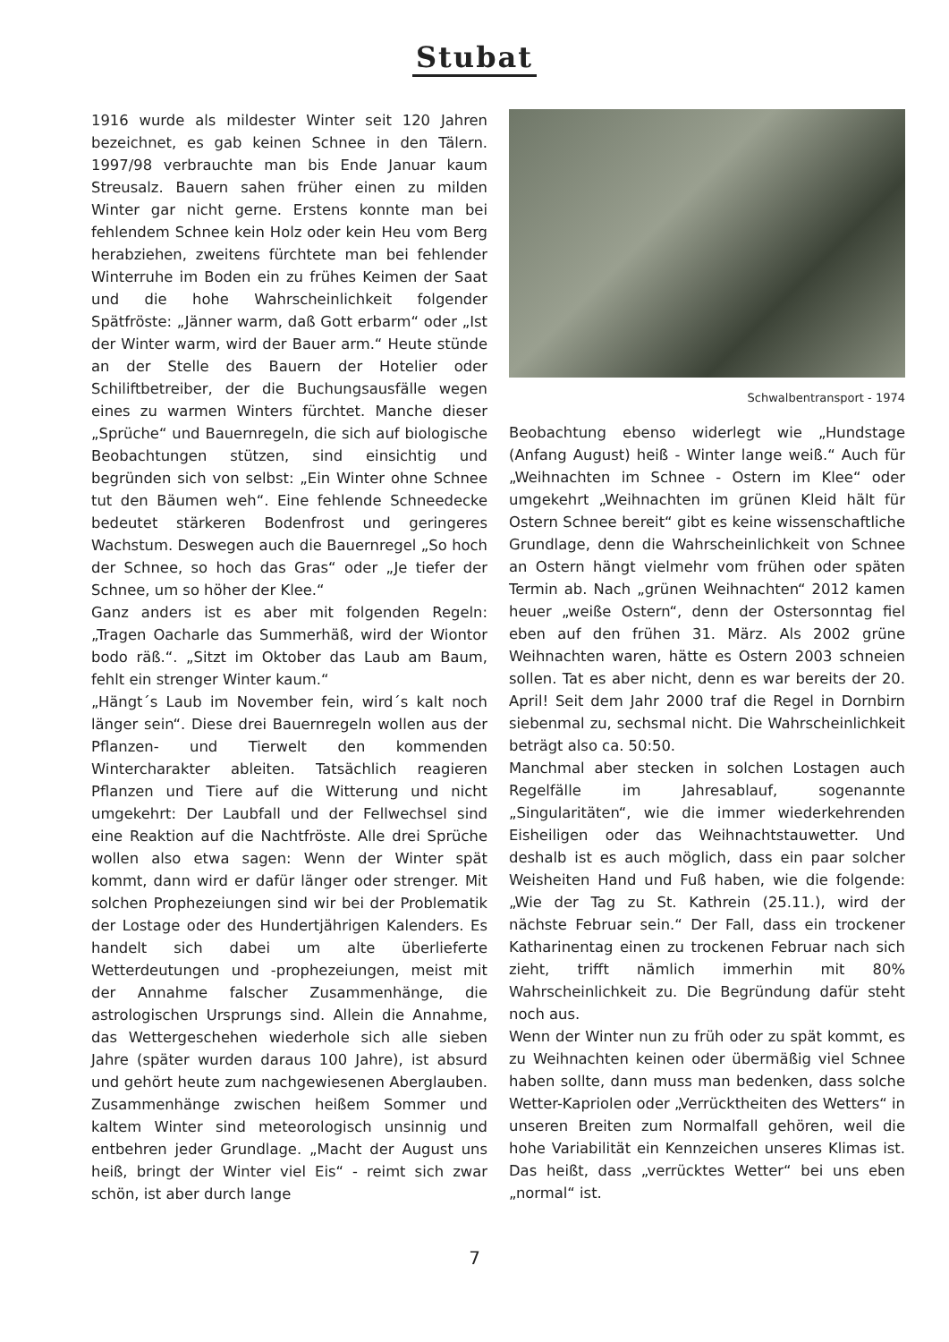Stubat
1916 wurde als mildester Winter seit 120 Jahren bezeichnet, es gab keinen Schnee in den Tälern. 1997/98 verbrauchte man bis Ende Januar kaum Streusalz. Bauern sahen früher einen zu milden Winter gar nicht gerne. Erstens konnte man bei fehlendem Schnee kein Holz oder kein Heu vom Berg herabziehen, zweitens fürchtete man bei fehlender Winterruhe im Boden ein zu frühes Keimen der Saat und die hohe Wahrscheinlichkeit folgender Spätfröste: „Jänner warm, daß Gott erbarm“ oder „Ist der Winter warm, wird der Bauer arm.“ Heute stünde an der Stelle des Bauern der Hotelier oder Schiliftbetreiber, der die Buchungsausfälle wegen eines zu warmen Winters fürchtet. Manche dieser „Sprüche“ und Bauernregeln, die sich auf biologische Beobachtungen stützen, sind einsichtig und begründen sich von selbst: „Ein Winter ohne Schnee tut den Bäumen weh“. Eine fehlende Schneedecke bedeutet stärkeren Bodenfrost und geringeres Wachstum. Deswegen auch die Bauernregel „So hoch der Schnee, so hoch das Gras“ oder „Je tiefer der Schnee, um so höher der Klee.“
Ganz anders ist es aber mit folgenden Regeln: „Tragen Oacharle das Summerhäß, wird der Wiontor bodo räß.“. „Sitzt im Oktober das Laub am Baum, fehlt ein strenger Winter kaum.“
„Hängt´s Laub im November fein, wird´s kalt noch länger sein“. Diese drei Bauernregeln wollen aus der Pflanzen- und Tierwelt den kommenden Wintercharakter ableiten. Tatsächlich reagieren Pflanzen und Tiere auf die Witterung und nicht umgekehrt: Der Laubfall und der Fellwechsel sind eine Reaktion auf die Nachtfröste. Alle drei Sprüche wollen also etwa sagen: Wenn der Winter spät kommt, dann wird er dafür länger oder strenger. Mit solchen Prophezeiungen sind wir bei der Problematik der Lostage oder des Hundertjährigen Kalenders. Es handelt sich dabei um alte überlieferte Wetterdeutungen und -prophezeiungen, meist mit der Annahme falscher Zusammenhänge, die astrologischen Ursprungs sind. Allein die Annahme, das Wettergeschehen wiederhole sich alle sieben Jahre (später wurden daraus 100 Jahre), ist absurd und gehört heute zum nachgewiesenen Aberglauben. Zusammenhänge zwischen heißem Sommer und kaltem Winter sind meteorologisch unsinnig und entbehren jeder Grundlage. „Macht der August uns heiß, bringt der Winter viel Eis“ - reimt sich zwar schön, ist aber durch lange
Schwalbentransport - 1974
Beobachtung ebenso widerlegt wie „Hundstage (Anfang August) heiß - Winter lange weiß.“ Auch für „Weihnachten im Schnee - Ostern im Klee“ oder umgekehrt „Weihnachten im grünen Kleid hält für Ostern Schnee bereit“ gibt es keine wissenschaftliche Grundlage, denn die Wahrscheinlichkeit von Schnee an Ostern hängt vielmehr vom frühen oder späten Termin ab. Nach „grünen Weihnachten“ 2012 kamen heuer „weiße Ostern“, denn der Ostersonntag fiel eben auf den frühen 31. März. Als 2002 grüne Weihnachten waren, hätte es Ostern 2003 schneien sollen. Tat es aber nicht, denn es war bereits der 20. April! Seit dem Jahr 2000 traf die Regel in Dornbirn siebenmal zu, sechsmal nicht. Die Wahrscheinlichkeit beträgt also ca. 50:50.
Manchmal aber stecken in solchen Lostagen auch Regelfälle im Jahresablauf, sogenannte „Singularitäten“, wie die immer wiederkehrenden Eisheiligen oder das Weihnachtstauwetter. Und deshalb ist es auch möglich, dass ein paar solcher Weisheiten Hand und Fuß haben, wie die folgende: „Wie der Tag zu St. Kathrein (25.11.), wird der nächste Februar sein.“ Der Fall, dass ein trockener Katharinentag einen zu trockenen Februar nach sich zieht, trifft nämlich immerhin mit 80% Wahrscheinlichkeit zu. Die Begründung dafür steht noch aus.
Wenn der Winter nun zu früh oder zu spät kommt, es zu Weihnachten keinen oder übermäßig viel Schnee haben sollte, dann muss man bedenken, dass solche Wetter-Kapriolen oder „Verrücktheiten des Wetters“ in unseren Breiten zum Normalfall gehören, weil die hohe Variabilität ein Kennzeichen unseres Klimas ist. Das heißt, dass „verrücktes Wetter“ bei uns eben „normal“ ist.
7